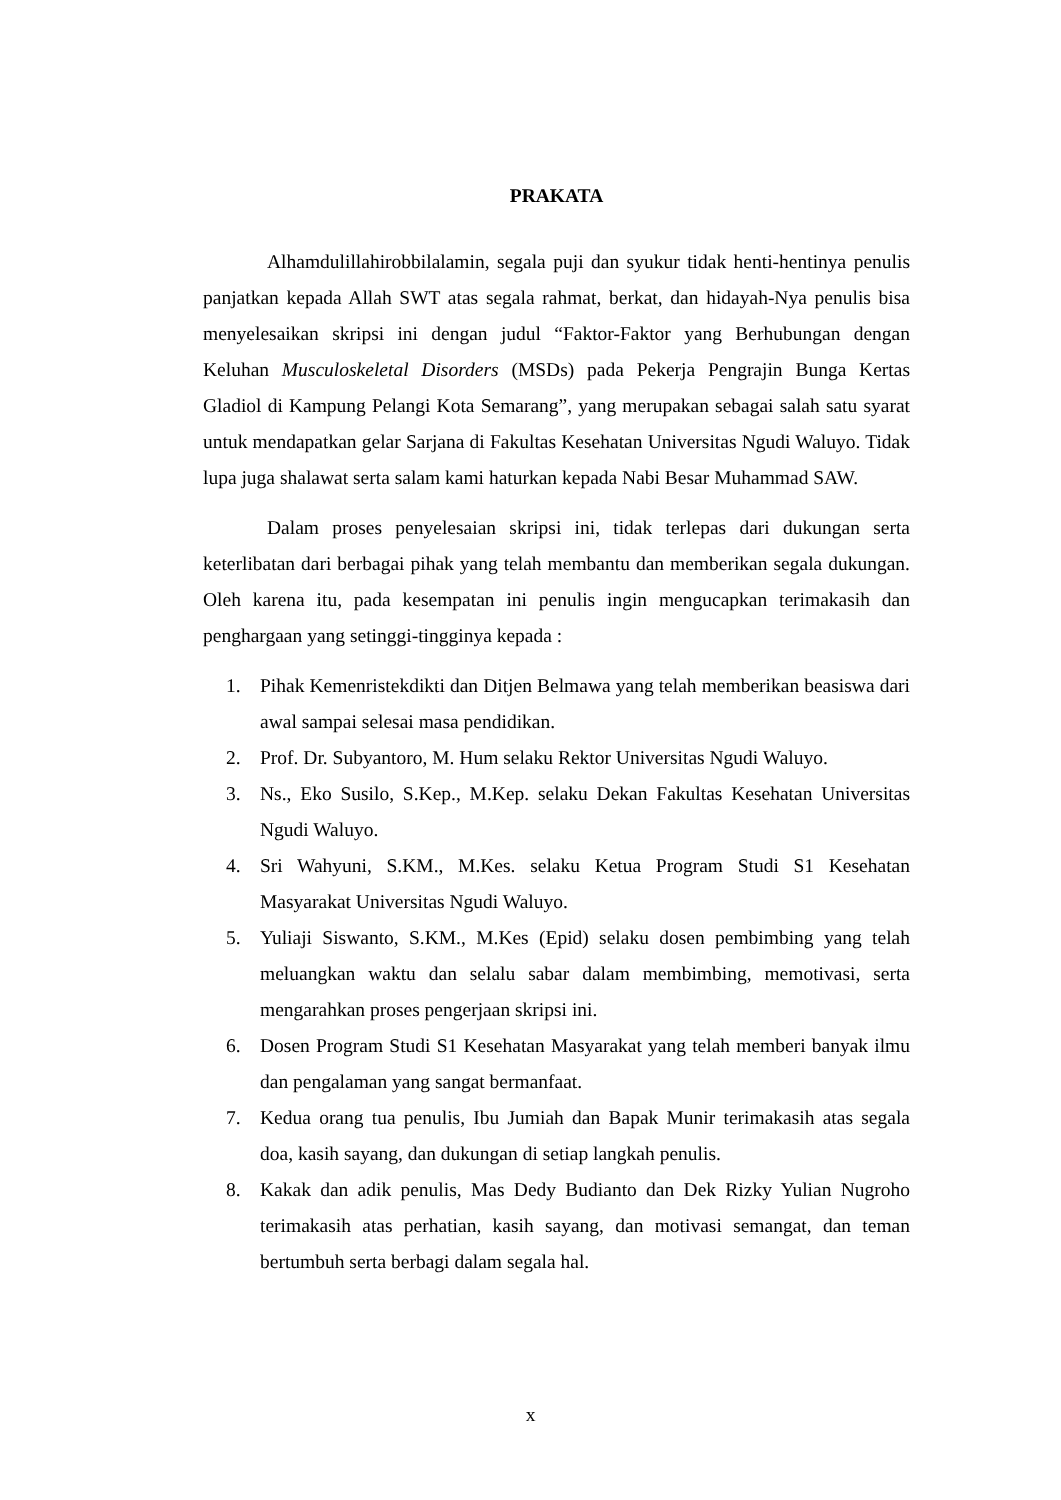PRAKATA
Alhamdulillahirobbilalamin, segala puji dan syukur tidak henti-hentinya penulis panjatkan kepada Allah SWT atas segala rahmat, berkat, dan hidayah-Nya penulis bisa menyelesaikan skripsi ini dengan judul “Faktor-Faktor yang Berhubungan dengan Keluhan Musculoskeletal Disorders (MSDs) pada Pekerja Pengrajin Bunga Kertas Gladiol di Kampung Pelangi Kota Semarang”, yang merupakan sebagai salah satu syarat untuk mendapatkan gelar Sarjana di Fakultas Kesehatan Universitas Ngudi Waluyo. Tidak lupa juga shalawat serta salam kami haturkan kepada Nabi Besar Muhammad SAW.
Dalam proses penyelesaian skripsi ini, tidak terlepas dari dukungan serta keterlibatan dari berbagai pihak yang telah membantu dan memberikan segala dukungan. Oleh karena itu, pada kesempatan ini penulis ingin mengucapkan terimakasih dan penghargaan yang setinggi-tingginya kepada :
1. Pihak Kemenristekdikti dan Ditjen Belmawa yang telah memberikan beasiswa dari awal sampai selesai masa pendidikan.
2. Prof. Dr. Subyantoro, M. Hum selaku Rektor Universitas Ngudi Waluyo.
3. Ns., Eko Susilo, S.Kep., M.Kep. selaku Dekan Fakultas Kesehatan Universitas Ngudi Waluyo.
4. Sri Wahyuni, S.KM., M.Kes. selaku Ketua Program Studi S1 Kesehatan Masyarakat Universitas Ngudi Waluyo.
5. Yuliaji Siswanto, S.KM., M.Kes (Epid) selaku dosen pembimbing yang telah meluangkan waktu dan selalu sabar dalam membimbing, memotivasi, serta mengarahkan proses pengerjaan skripsi ini.
6. Dosen Program Studi S1 Kesehatan Masyarakat yang telah memberi banyak ilmu dan pengalaman yang sangat bermanfaat.
7. Kedua orang tua penulis, Ibu Jumiah dan Bapak Munir terimakasih atas segala doa, kasih sayang, dan dukungan di setiap langkah penulis.
8. Kakak dan adik penulis, Mas Dedy Budianto dan Dek Rizky Yulian Nugroho terimakasih atas perhatian, kasih sayang, dan motivasi semangat, dan teman bertumbuh serta berbagi dalam segala hal.
x